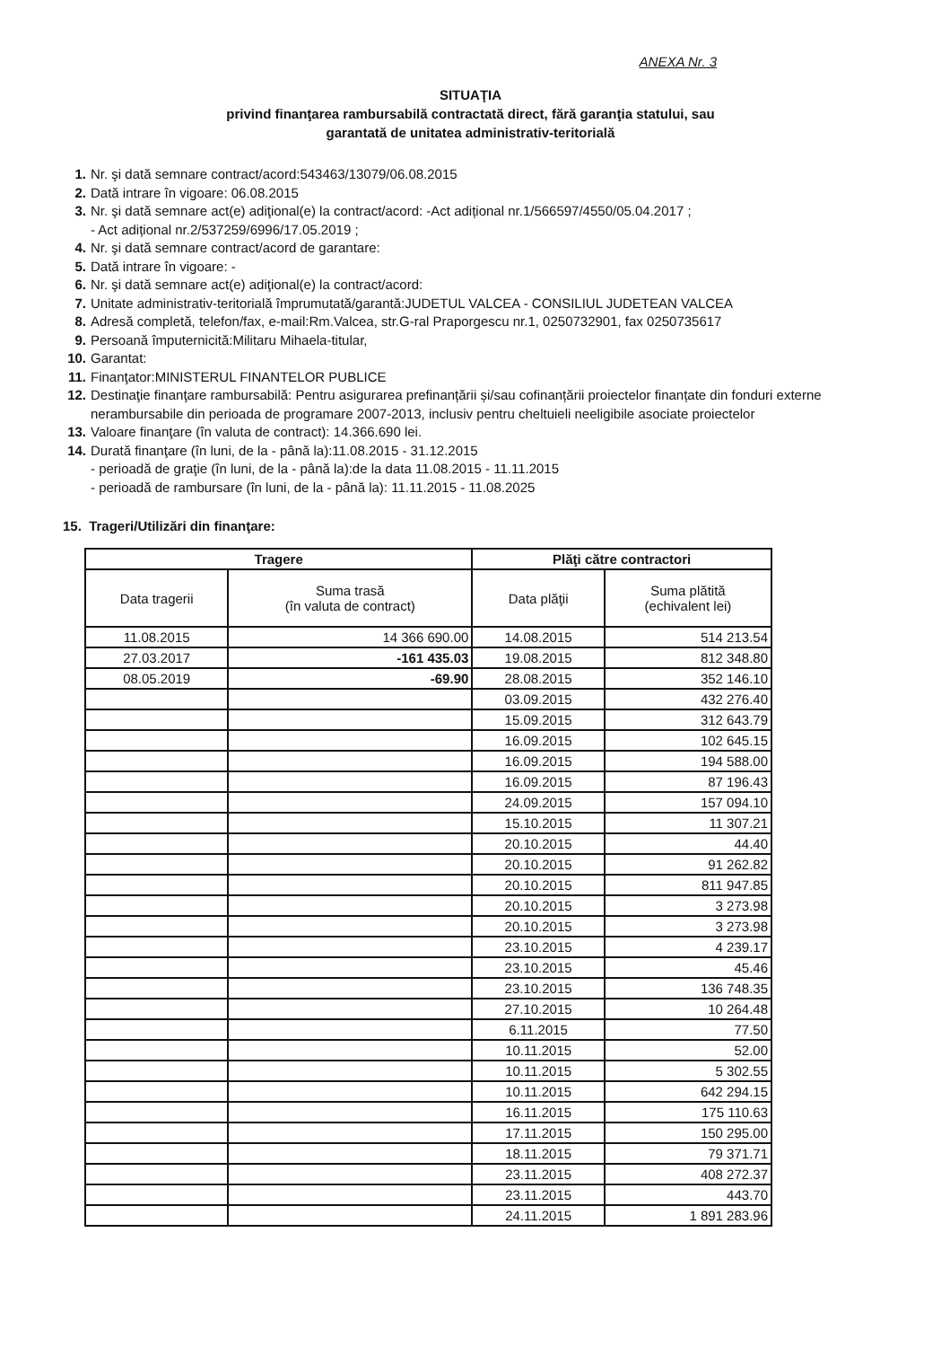ANEXA Nr. 3
SITUAŢIA
privind finanţarea rambursabilă contractată direct, fără garanţia statului, sau
garantată de unitatea administrativ-teritorială
1. Nr. şi dată semnare contract/acord:543463/13079/06.08.2015
2. Dată intrare în vigoare: 06.08.2015
3. Nr. şi dată semnare act(e) adiţional(e) la contract/acord: -Act adițional nr.1/566597/4550/05.04.2017 ;
- Act adițional nr.2/537259/6996/17.05.2019 ;
4. Nr. şi dată semnare contract/acord de garantare:
5. Dată intrare în vigoare: -
6. Nr. şi dată semnare act(e) adiţional(e) la contract/acord:
7. Unitate administrativ-teritorială împrumutată/garantă:JUDETUL VALCEA - CONSILIUL JUDETEAN VALCEA
8. Adresă completă, telefon/fax, e-mail:Rm.Valcea, str.G-ral Praporgescu nr.1, 0250732901, fax 0250735617
9. Persoană împuternicită:Militaru Mihaela-titular,
10. Garantat:
11. Finanţator:MINISTERUL FINANTELOR PUBLICE
12. Destinaţie finanţare rambursabilă: Pentru asigurarea prefinanțării și/sau cofinanțării proiectelor finanțate din fonduri externe nerambursabile din perioada de programare 2007-2013, inclusiv pentru cheltuieli neeligibile asociate proiectelor
13. Valoare finanţare (în valuta de contract): 14.366.690 lei.
14. Durată finanţare (în luni, de la - până la):11.08.2015 - 31.12.2015
- perioadă de graţie (în luni, de la - până la):de la data 11.08.2015 - 11.11.2015
- perioadă de rambursare (în luni, de la - până la): 11.11.2015 - 11.08.2025
15. Trageri/Utilizări din finanţare:
| Tragere | | Plăţi către contractori | |
| --- | --- | --- | --- |
| Data tragerii | Suma trasă (în valuta de contract) | Data plăţii | Suma plătită (echivalent lei) |
| 11.08.2015 | 14 366 690.00 | 14.08.2015 | 514 213.54 |
| 27.03.2017 | -161 435.03 | 19.08.2015 | 812 348.80 |
| 08.05.2019 | -69.90 | 28.08.2015 | 352 146.10 |
| | | 03.09.2015 | 432 276.40 |
| | | 15.09.2015 | 312 643.79 |
| | | 16.09.2015 | 102 645.15 |
| | | 16.09.2015 | 194 588.00 |
| | | 16.09.2015 | 87 196.43 |
| | | 24.09.2015 | 157 094.10 |
| | | 15.10.2015 | 11 307.21 |
| | | 20.10.2015 | 44.40 |
| | | 20.10.2015 | 91 262.82 |
| | | 20.10.2015 | 811 947.85 |
| | | 20.10.2015 | 3 273.98 |
| | | 20.10.2015 | 3 273.98 |
| | | 23.10.2015 | 4 239.17 |
| | | 23.10.2015 | 45.46 |
| | | 23.10.2015 | 136 748.35 |
| | | 27.10.2015 | 10 264.48 |
| | | 6.11.2015 | 77.50 |
| | | 10.11.2015 | 52.00 |
| | | 10.11.2015 | 5 302.55 |
| | | 10.11.2015 | 642 294.15 |
| | | 16.11.2015 | 175 110.63 |
| | | 17.11.2015 | 150 295.00 |
| | | 18.11.2015 | 79 371.71 |
| | | 23.11.2015 | 408 272.37 |
| | | 23.11.2015 | 443.70 |
| | | 24.11.2015 | 1 891 283.96 |